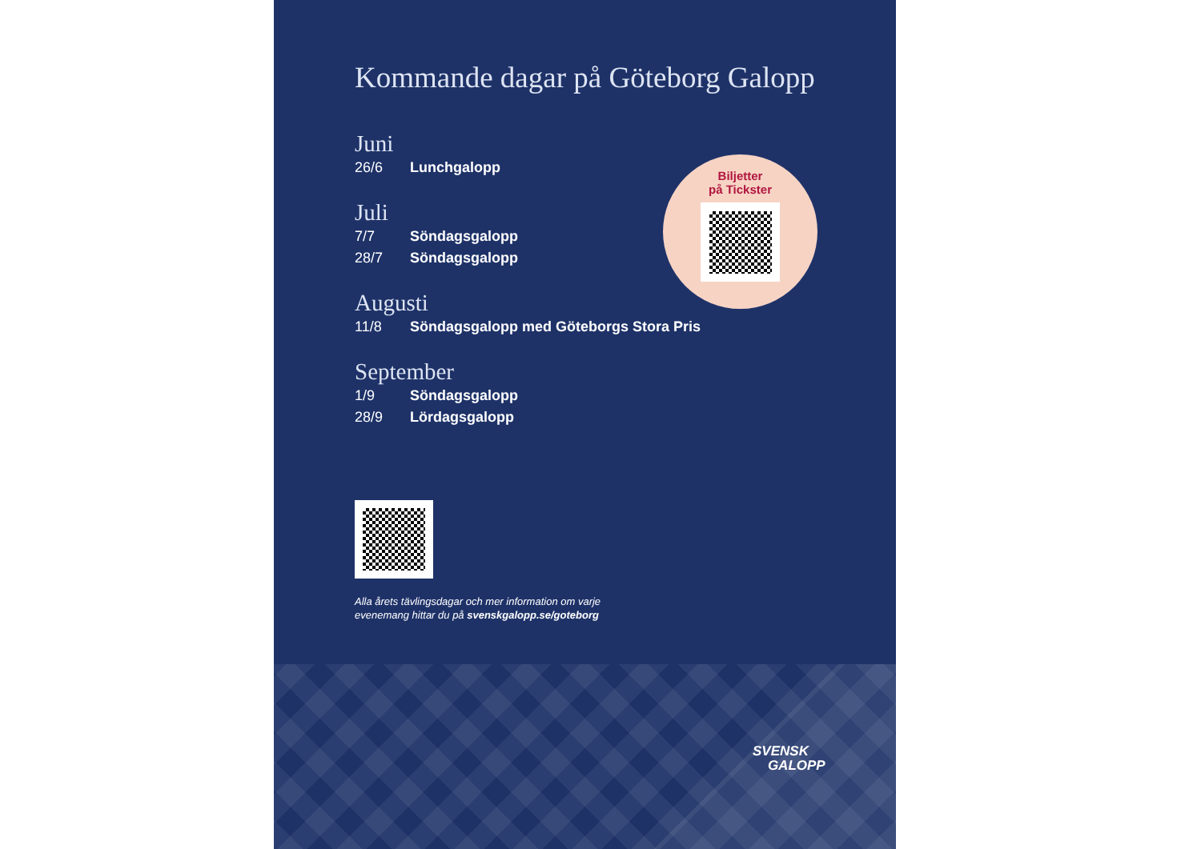Kommande dagar på Göteborg Galopp
Juni
26/6 Lunchgalopp
Juli
7/7 Söndagsgalopp
28/7 Söndagsgalopp
Augusti
11/8 Söndagsgalopp med Göteborgs Stora Pris
September
1/9 Söndagsgalopp
28/9 Lördagsgalopp
Alla årets tävlingsdagar och mer information om varje
evenemang hittar du på svenskgalopp.se/goteborg
Biljetter
på Tickster
SVENSK
GALOPP